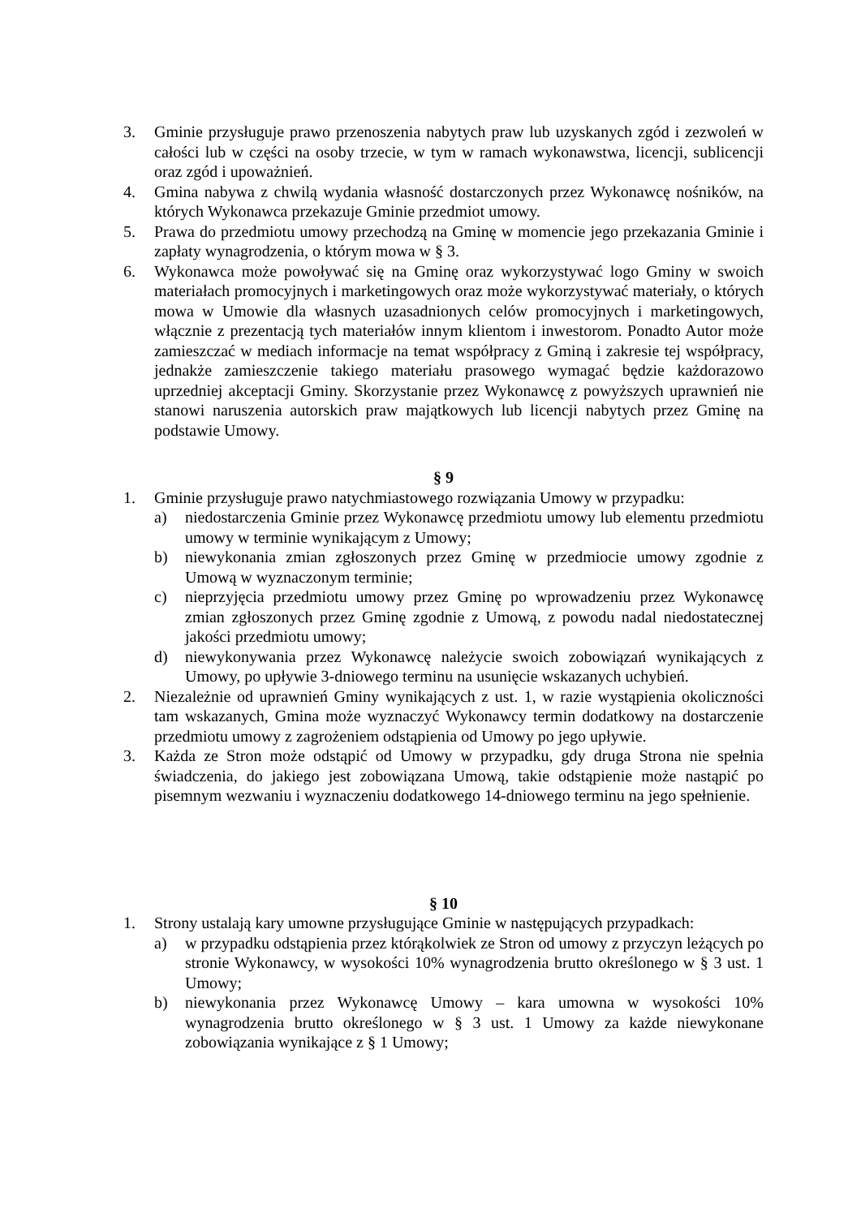3. Gminie przysługuje prawo przenoszenia nabytych praw lub uzyskanych zgód i zezwoleń w całości lub w części na osoby trzecie, w tym w ramach wykonawstwa, licencji, sublicencji oraz zgód i upoważnień.
4. Gmina nabywa z chwilą wydania własność dostarczonych przez Wykonawcę nośników, na których Wykonawca przekazuje Gminie przedmiot umowy.
5. Prawa do przedmiotu umowy przechodzą na Gminę w momencie jego przekazania Gminie i zapłaty wynagrodzenia, o którym mowa w § 3.
6. Wykonawca może powoływać się na Gminę oraz wykorzystywać logo Gminy w swoich materiałach promocyjnych i marketingowych oraz może wykorzystywać materiały, o których mowa w Umowie dla własnych uzasadnionych celów promocyjnych i marketingowych, włącznie z prezentacją tych materiałów innym klientom i inwestorom. Ponadto Autor może zamieszczać w mediach informacje na temat współpracy z Gminą i zakresie tej współpracy, jednakże zamieszczenie takiego materiału prasowego wymagać będzie każdorazowo uprzedniej akceptacji Gminy. Skorzystanie przez Wykonawcę z powyższych uprawnień nie stanowi naruszenia autorskich praw majątkowych lub licencji nabytych przez Gminę na podstawie Umowy.
§ 9
1. Gminie przysługuje prawo natychmiastowego rozwiązania Umowy w przypadku:
a) niedostarczenia Gminie przez Wykonawcę przedmiotu umowy lub elementu przedmiotu umowy w terminie wynikającym z Umowy;
b) niewykonania zmian zgłoszonych przez Gminę w przedmiocie umowy zgodnie z Umową w wyznaczonym terminie;
c) nieprzyjęcia przedmiotu umowy przez Gminę po wprowadzeniu przez Wykonawcę zmian zgłoszonych przez Gminę zgodnie z Umową, z powodu nadal niedostatecznej jakości przedmiotu umowy;
d) niewykonywania przez Wykonawcę należycie swoich zobowiązań wynikających z Umowy, po upływie 3-dniowego terminu na usunięcie wskazanych uchybień.
2. Niezależnie od uprawnień Gminy wynikających z ust. 1, w razie wystąpienia okoliczności tam wskazanych, Gmina może wyznaczyć Wykonawcy termin dodatkowy na dostarczenie przedmiotu umowy z zagrożeniem odstąpienia od Umowy po jego upływie.
3. Każda ze Stron może odstąpić od Umowy w przypadku, gdy druga Strona nie spełnia świadczenia, do jakiego jest zobowiązana Umową, takie odstąpienie może nastąpić po pisemnym wezwaniu i wyznaczeniu dodatkowego 14-dniowego terminu na jego spełnienie.
§ 10
1. Strony ustalają kary umowne przysługujące Gminie w następujących przypadkach:
a) w przypadku odstąpienia przez którąkolwiek ze Stron od umowy z przyczyn leżących po stronie Wykonawcy, w wysokości 10% wynagrodzenia brutto określonego w § 3 ust. 1 Umowy;
b) niewykonania przez Wykonawcę Umowy – kara umowna w wysokości 10% wynagrodzenia brutto określonego w § 3 ust. 1 Umowy za każde niewykonane zobowiązania wynikające z § 1 Umowy;